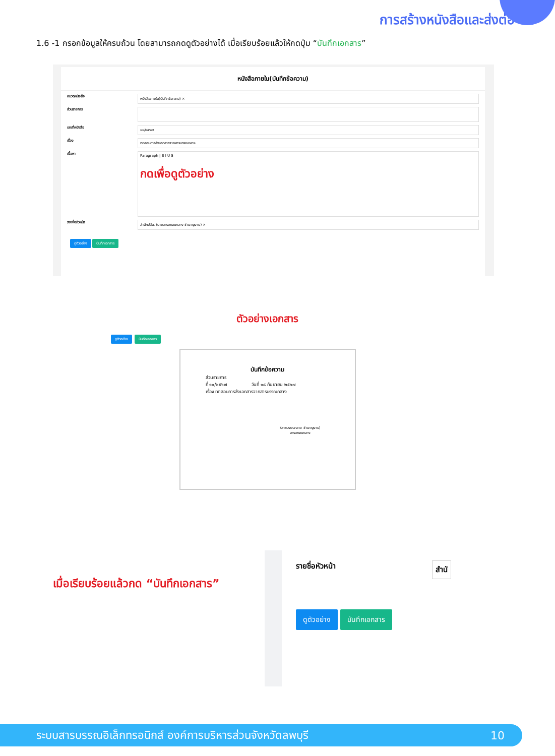การสร้างหนังสือและส่งต่อ
1.6 -1 กรอกข้อมูลให้ครบถ้วน โดยสามารถกดดูตัวอย่างได้ เมื่อเรียบร้อยแล้วให้กดปุ่ม “บันทึกเอกสาร”
หนังสือภายใน(บันทึกข้อความ)
หมวดหนังสือ หนังสือภายใน(บันทึกข้อความ) ×
ส่วนราชการ
เลขที่หนังสือ ๑๑/๒๕๖๗
เรื่อง ทดสอบการส่งเอกสารจากสารบรรณกลาง
เนื้อหา Paragraph | B I U S
กดเพื่อดูตัวอย่าง
รายชื่อหัวหน้า สำนักปลัด. (นายสารบรรณกลาง ชำนาญงาน) ×
ดูตัวอย่าง บันทึกเอกสาร
ตัวอย่างเอกสาร
ดูตัวอย่าง บันทึกเอกสาร
บันทึกข้อความ
ส่วนราชการ
ที่ ๑๑/๒๕๖๗ วันที่ ๑๘ กันยายน ๒๕๖๗
เรื่อง ทดสอบการส่งเอกสารจากสารบรรณกลาง
(สารบรรณกลาง ชำนาญงาน)
สารบรรณกลาง
เมื่อเรียบร้อยแล้วกด “บันทึกเอกสาร”
รายชื่อหัวหน้า สำนั
ดูตัวอย่าง บันทึกเอกสาร
ระบบสารบรรณอิเล็กทรอนิกส์ องค์การบริหารส่วนจังหวัดลพบุรี 10